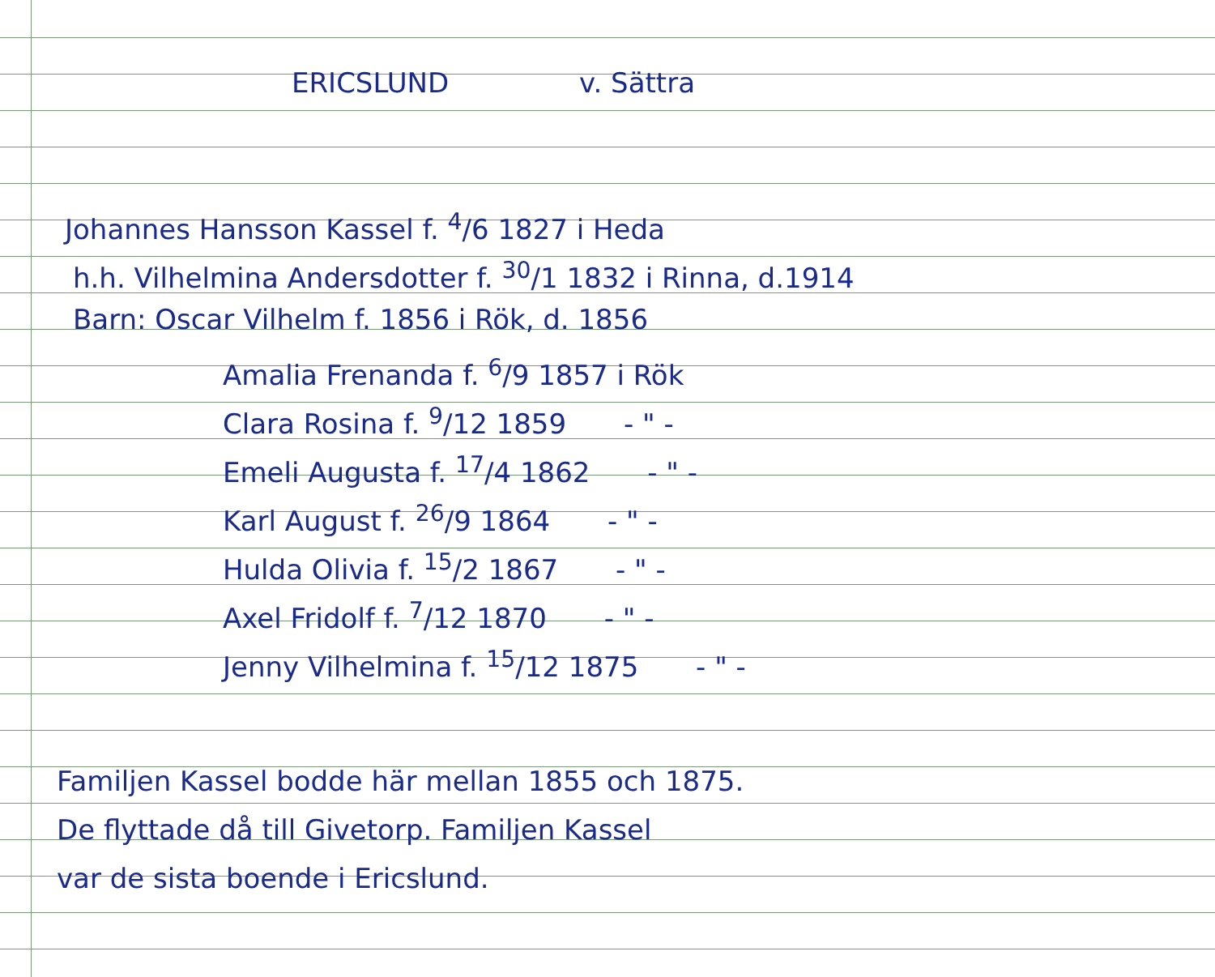ERICSLUND v. Sättra
Johannes Hansson Kassel f. <sup>4</sup>/6 1827 i Heda
h.h. Vilhelmina Andersdotter f. <sup>30</sup>/1 1832 i Rinna, d.1914
Barn: Oscar Vilhelm f. 1856 i Rök, d. 1856
Amalia Frenanda f. <sup>6</sup>/9 1857 i Rök
Clara Rosina f. <sup>9</sup>/12 1859 - " -
Emeli Augusta f. <sup>17</sup>/4 1862 - " -
Karl August f. <sup>26</sup>/9 1864 - " -
Hulda Olivia f. <sup>15</sup>/2 1867 - " -
Axel Fridolf f. <sup>7</sup>/12 1870 - " -
Jenny Vilhelmina f. <sup>15</sup>/12 1875 - " -
Familjen Kassel bodde här mellan 1855 och 1875.
De flyttade då till Givetorp. Familjen Kassel
var de sista boende i Ericslund.